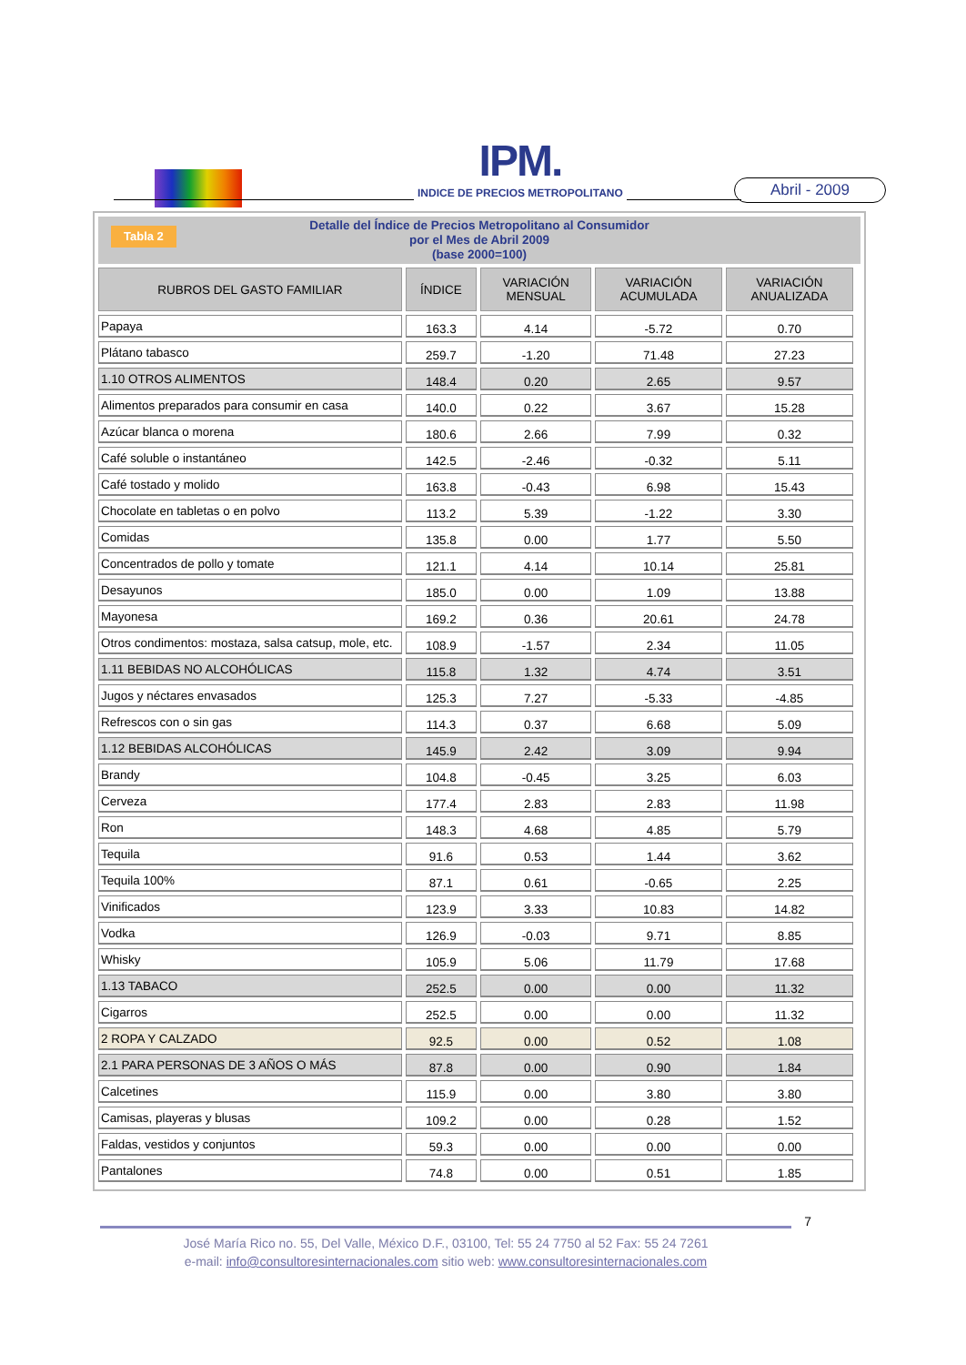IPM.
INDICE DE PRECIOS METROPOLITANO
Abril - 2009
Tabla 2 Detalle del Índice de Precios Metropolitano al Consumidor
por el Mes de Abril 2009
(base 2000=100)
| RUBROS DEL GASTO FAMILIAR | ÍNDICE | VARIACIÓN MENSUAL | VARIACIÓN ACUMULADA | VARIACIÓN ANUALIZADA |
| --- | --- | --- | --- | --- |
| Papaya | 163.3 | 4.14 | -5.72 | 0.70 |
| Plátano tabasco | 259.7 | -1.20 | 71.48 | 27.23 |
| 1.10 OTROS ALIMENTOS | 148.4 | 0.20 | 2.65 | 9.57 |
| Alimentos preparados para consumir en casa | 140.0 | 0.22 | 3.67 | 15.28 |
| Azúcar blanca o morena | 180.6 | 2.66 | 7.99 | 0.32 |
| Café soluble o instantáneo | 142.5 | -2.46 | -0.32 | 5.11 |
| Café tostado y molido | 163.8 | -0.43 | 6.98 | 15.43 |
| Chocolate en tabletas o en polvo | 113.2 | 5.39 | -1.22 | 3.30 |
| Comidas | 135.8 | 0.00 | 1.77 | 5.50 |
| Concentrados de pollo y tomate | 121.1 | 4.14 | 10.14 | 25.81 |
| Desayunos | 185.0 | 0.00 | 1.09 | 13.88 |
| Mayonesa | 169.2 | 0.36 | 20.61 | 24.78 |
| Otros condimentos: mostaza, salsa catsup, mole, etc. | 108.9 | -1.57 | 2.34 | 11.05 |
| 1.11 BEBIDAS NO ALCOHÓLICAS | 115.8 | 1.32 | 4.74 | 3.51 |
| Jugos y néctares envasados | 125.3 | 7.27 | -5.33 | -4.85 |
| Refrescos con o sin gas | 114.3 | 0.37 | 6.68 | 5.09 |
| 1.12 BEBIDAS ALCOHÓLICAS | 145.9 | 2.42 | 3.09 | 9.94 |
| Brandy | 104.8 | -0.45 | 3.25 | 6.03 |
| Cerveza | 177.4 | 2.83 | 2.83 | 11.98 |
| Ron | 148.3 | 4.68 | 4.85 | 5.79 |
| Tequila | 91.6 | 0.53 | 1.44 | 3.62 |
| Tequila 100% | 87.1 | 0.61 | -0.65 | 2.25 |
| Vinificados | 123.9 | 3.33 | 10.83 | 14.82 |
| Vodka | 126.9 | -0.03 | 9.71 | 8.85 |
| Whisky | 105.9 | 5.06 | 11.79 | 17.68 |
| 1.13 TABACO | 252.5 | 0.00 | 0.00 | 11.32 |
| Cigarros | 252.5 | 0.00 | 0.00 | 11.32 |
| 2 ROPA Y CALZADO | 92.5 | 0.00 | 0.52 | 1.08 |
| 2.1 PARA PERSONAS DE 3 AÑOS O MÁS | 87.8 | 0.00 | 0.90 | 1.84 |
| Calcetines | 115.9 | 0.00 | 3.80 | 3.80 |
| Camisas, playeras y blusas | 109.2 | 0.00 | 0.28 | 1.52 |
| Faldas, vestidos y conjuntos | 59.3 | 0.00 | 0.00 | 0.00 |
| Pantalones | 74.8 | 0.00 | 0.51 | 1.85 |
7
José María Rico no. 55, Del Valle, México D.F., 03100, Tel: 55 24 7750 al 52 Fax: 55 24 7261
e-mail: info@consultoresinternacionales.com sitio web: www.consultoresinternacionales.com